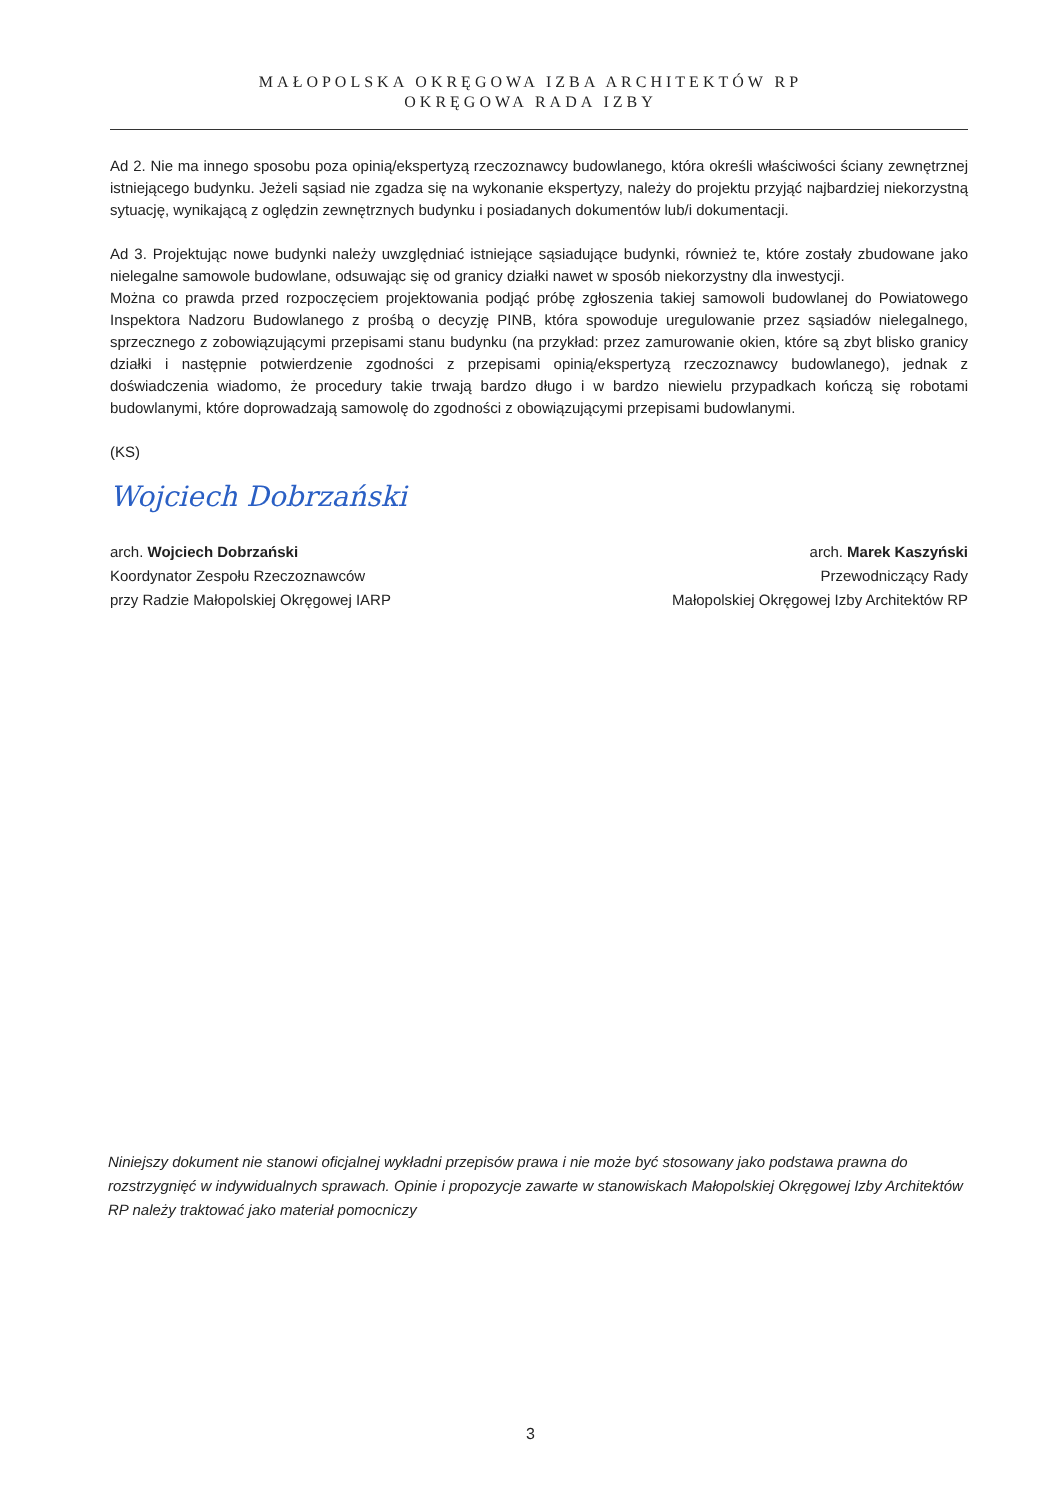MAŁOPOLSKA OKRĘGOWA IZBA ARCHITEKTÓW RP
OKRĘGOWA RADA IZBY
Ad 2. Nie ma innego sposobu poza opinią/ekspertyzą rzeczoznawcy budowlanego, która określi właściwości ściany zewnętrznej istniejącego budynku. Jeżeli sąsiad nie zgadza się na wykonanie ekspertyzy, należy do projektu przyjąć najbardziej niekorzystną sytuację, wynikającą z oględzin zewnętrznych budynku i posiadanych dokumentów lub/i dokumentacji.
Ad 3. Projektując nowe budynki należy uwzględniać istniejące sąsiadujące budynki, również te, które zostały zbudowane jako nielegalne samowole budowlane, odsuwając się od granicy działki nawet w sposób niekorzystny dla inwestycji.
Można co prawda przed rozpoczęciem projektowania podjąć próbę zgłoszenia takiej samowoli budowlanej do Powiatowego Inspektora Nadzoru Budowlanego z prośbą o decyzję PINB, która spowoduje uregulowanie przez sąsiadów nielegalnego, sprzecznego z zobowiązującymi przepisami stanu budynku (na przykład: przez zamurowanie okien, które są zbyt blisko granicy działki i następnie potwierdzenie zgodności z przepisami opinią/ekspertyzą rzeczoznawcy budowlanego), jednak z doświadczenia wiadomo, że procedury takie trwają bardzo długo i w bardzo niewielu przypadkach kończą się robotami budowlanymi, które doprowadzają samowolę do zgodności z obowiązującymi przepisami budowlanymi.
(KS)
Wojciech Dobrzański
arch. Wojciech Dobrzański
Koordynator Zespołu Rzeczoznawców
przy Radzie Małopolskiej Okręgowej IARP
arch. Marek Kaszyński
Przewodniczący Rady
Małopolskiej Okręgowej Izby Architektów RP
Niniejszy dokument nie stanowi oficjalnej wykładni przepisów prawa i nie może być stosowany jako podstawa prawna do rozstrzygnięć w indywidualnych sprawach. Opinie i propozycje zawarte w stanowiskach Małopolskiej Okręgowej Izby Architektów RP należy traktować jako materiał pomocniczy
3